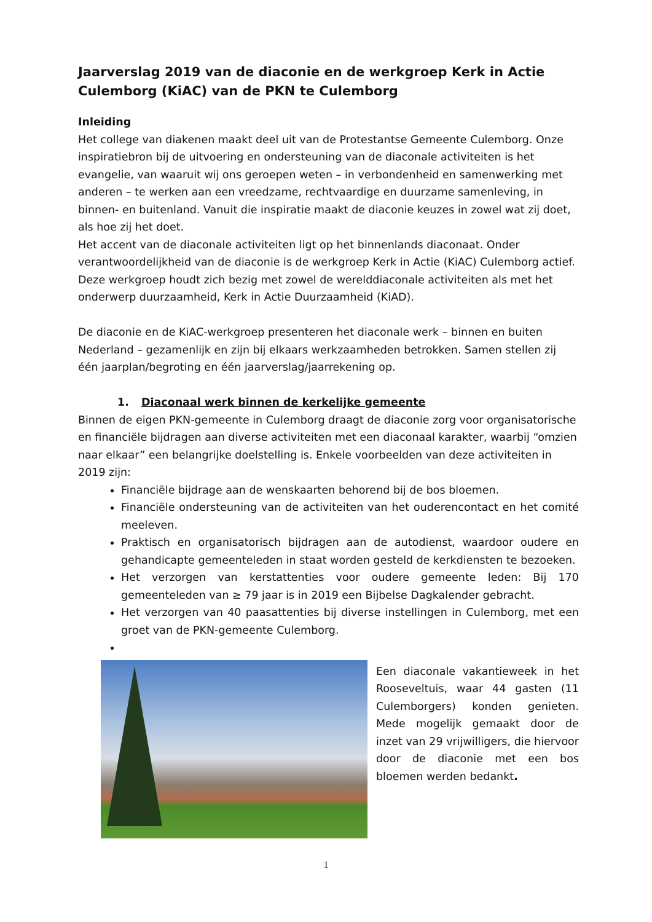Jaarverslag 2019 van de diaconie en de werkgroep Kerk in Actie Culemborg (KiAC) van de PKN te Culemborg
Inleiding
Het college van diakenen maakt deel uit van de Protestantse Gemeente Culemborg. Onze inspiratiebron bij de uitvoering en ondersteuning van de diaconale activiteiten is het evangelie, van waaruit wij ons geroepen weten – in verbondenheid en samenwerking met anderen – te werken aan een vreedzame, rechtvaardige en duurzame samenleving, in binnen- en buitenland. Vanuit die inspiratie maakt de diaconie keuzes in zowel wat zij doet, als hoe zij het doet.
Het accent van de diaconale activiteiten ligt op het binnenlands diaconaat. Onder verantwoordelijkheid van de diaconie is de werkgroep Kerk in Actie (KiAC) Culemborg actief. Deze werkgroep houdt zich bezig met zowel de werelddiaconale activiteiten als met het onderwerp duurzaamheid, Kerk in Actie Duurzaamheid (KiAD).
De diaconie en de KiAC-werkgroep presenteren het diaconale werk – binnen en buiten Nederland – gezamenlijk en zijn bij elkaars werkzaamheden betrokken. Samen stellen zij één jaarplan/begroting en één jaarverslag/jaarrekening op.
1. Diaconaal werk binnen de kerkelijke gemeente
Binnen de eigen PKN-gemeente in Culemborg draagt de diaconie zorg voor organisatorische en financiële bijdragen aan diverse activiteiten met een diaconaal karakter, waarbij “omzien naar elkaar” een belangrijke doelstelling is. Enkele voorbeelden van deze activiteiten in 2019 zijn:
Financiële bijdrage aan de wenskaarten behorend bij de bos bloemen.
Financiële ondersteuning van de activiteiten van het ouderencontact en het comité meeleven.
Praktisch en organisatorisch bijdragen aan de autodienst, waardoor oudere en gehandicapte gemeenteleden in staat worden gesteld de kerkdiensten te bezoeken.
Het verzorgen van kerstattenties voor oudere gemeente leden: Bij 170 gemeenteleden van ≥ 79 jaar is in 2019 een Bijbelse Dagkalender gebracht.
Het verzorgen van 40 paasattenties bij diverse instellingen in Culemborg, met een groet van de PKN-gemeente Culemborg.
Een diaconale vakantieweek in het Rooseveltuis, waar 44 gasten (11 Culemborgers) konden genieten. Mede mogelijk gemaakt door de inzet van 29 vrijwilligers, die hiervoor door de diaconie met een bos bloemen werden bedankt.
1